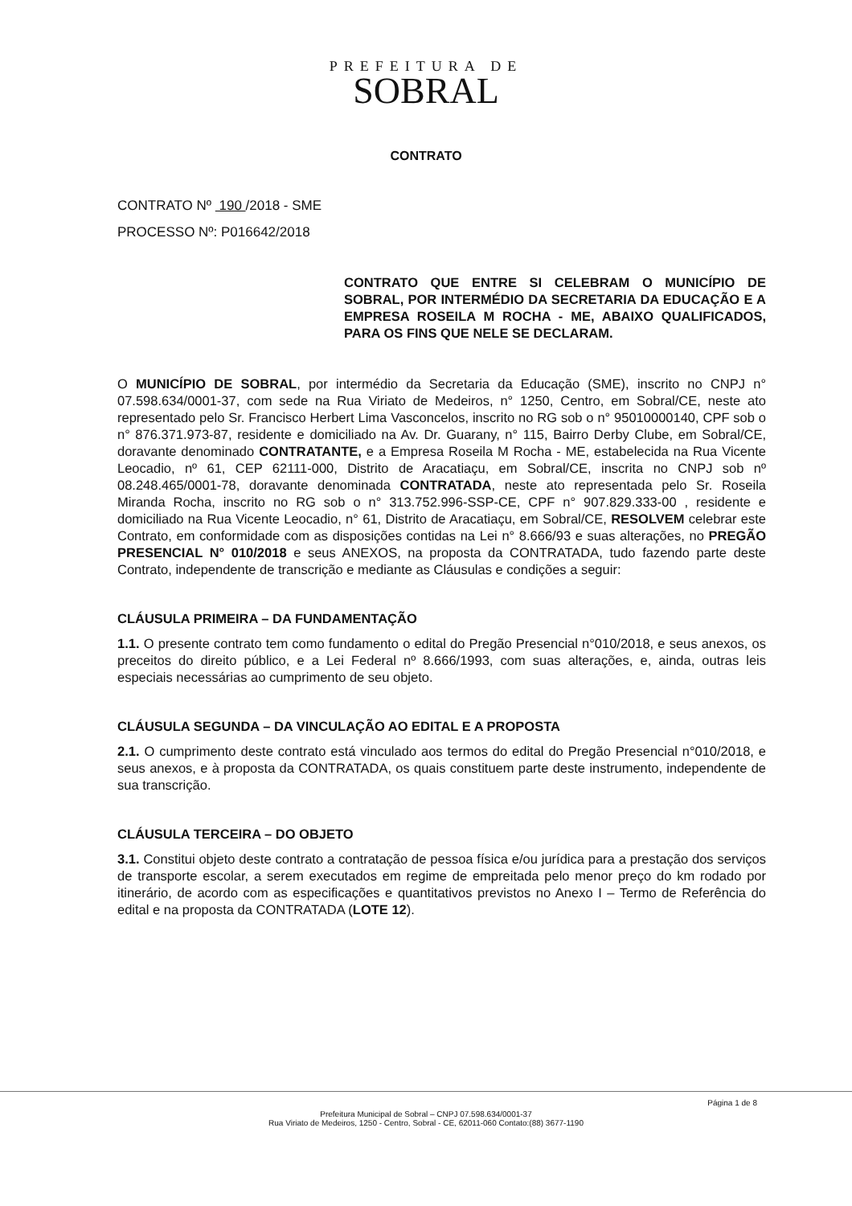PREFEITURA DE
SOBRAL
CONTRATO
CONTRATO Nº 190 /2018 - SME
PROCESSO Nº: P016642/2018
CONTRATO QUE ENTRE SI CELEBRAM O MUNICÍPIO DE SOBRAL, POR INTERMÉDIO DA SECRETARIA DA EDUCAÇÃO E A EMPRESA ROSEILA M ROCHA - ME, ABAIXO QUALIFICADOS, PARA OS FINS QUE NELE SE DECLARAM.
O MUNICÍPIO DE SOBRAL, por intermédio da Secretaria da Educação (SME), inscrito no CNPJ n° 07.598.634/0001-37, com sede na Rua Viriato de Medeiros, n° 1250, Centro, em Sobral/CE, neste ato representado pelo Sr. Francisco Herbert Lima Vasconcelos, inscrito no RG sob o n° 95010000140, CPF sob o n° 876.371.973-87, residente e domiciliado na Av. Dr. Guarany, n° 115, Bairro Derby Clube, em Sobral/CE, doravante denominado CONTRATANTE, e a Empresa Roseila M Rocha - ME, estabelecida na Rua Vicente Leocadio, nº 61, CEP 62111-000, Distrito de Aracatiaçu, em Sobral/CE, inscrita no CNPJ sob nº 08.248.465/0001-78, doravante denominada CONTRATADA, neste ato representada pelo Sr. Roseila Miranda Rocha, inscrito no RG sob o n° 313.752.996-SSP-CE, CPF n° 907.829.333-00 , residente e domiciliado na Rua Vicente Leocadio, n° 61, Distrito de Aracatiaçu, em Sobral/CE, RESOLVEM celebrar este Contrato, em conformidade com as disposições contidas na Lei n° 8.666/93 e suas alterações, no PREGÃO PRESENCIAL N° 010/2018 e seus ANEXOS, na proposta da CONTRATADA, tudo fazendo parte deste Contrato, independente de transcrição e mediante as Cláusulas e condições a seguir:
CLÁUSULA PRIMEIRA – DA FUNDAMENTAÇÃO
1.1. O presente contrato tem como fundamento o edital do Pregão Presencial n°010/2018, e seus anexos, os preceitos do direito público, e a Lei Federal nº 8.666/1993, com suas alterações, e, ainda, outras leis especiais necessárias ao cumprimento de seu objeto.
CLÁUSULA SEGUNDA – DA VINCULAÇÃO AO EDITAL E A PROPOSTA
2.1. O cumprimento deste contrato está vinculado aos termos do edital do Pregão Presencial n°010/2018, e seus anexos, e à proposta da CONTRATADA, os quais constituem parte deste instrumento, independente de sua transcrição.
CLÁUSULA TERCEIRA – DO OBJETO
3.1. Constitui objeto deste contrato a contratação de pessoa física e/ou jurídica para a prestação dos serviços de transporte escolar, a serem executados em regime de empreitada pelo menor preço do km rodado por itinerário, de acordo com as especificações e quantitativos previstos no Anexo I – Termo de Referência do edital e na proposta da CONTRATADA (LOTE 12).
Página 1 de 8
Prefeitura Municipal de Sobral – CNPJ 07.598.634/0001-37
Rua Viriato de Medeiros, 1250 - Centro, Sobral - CE, 62011-060 Contato:(88) 3677-1190